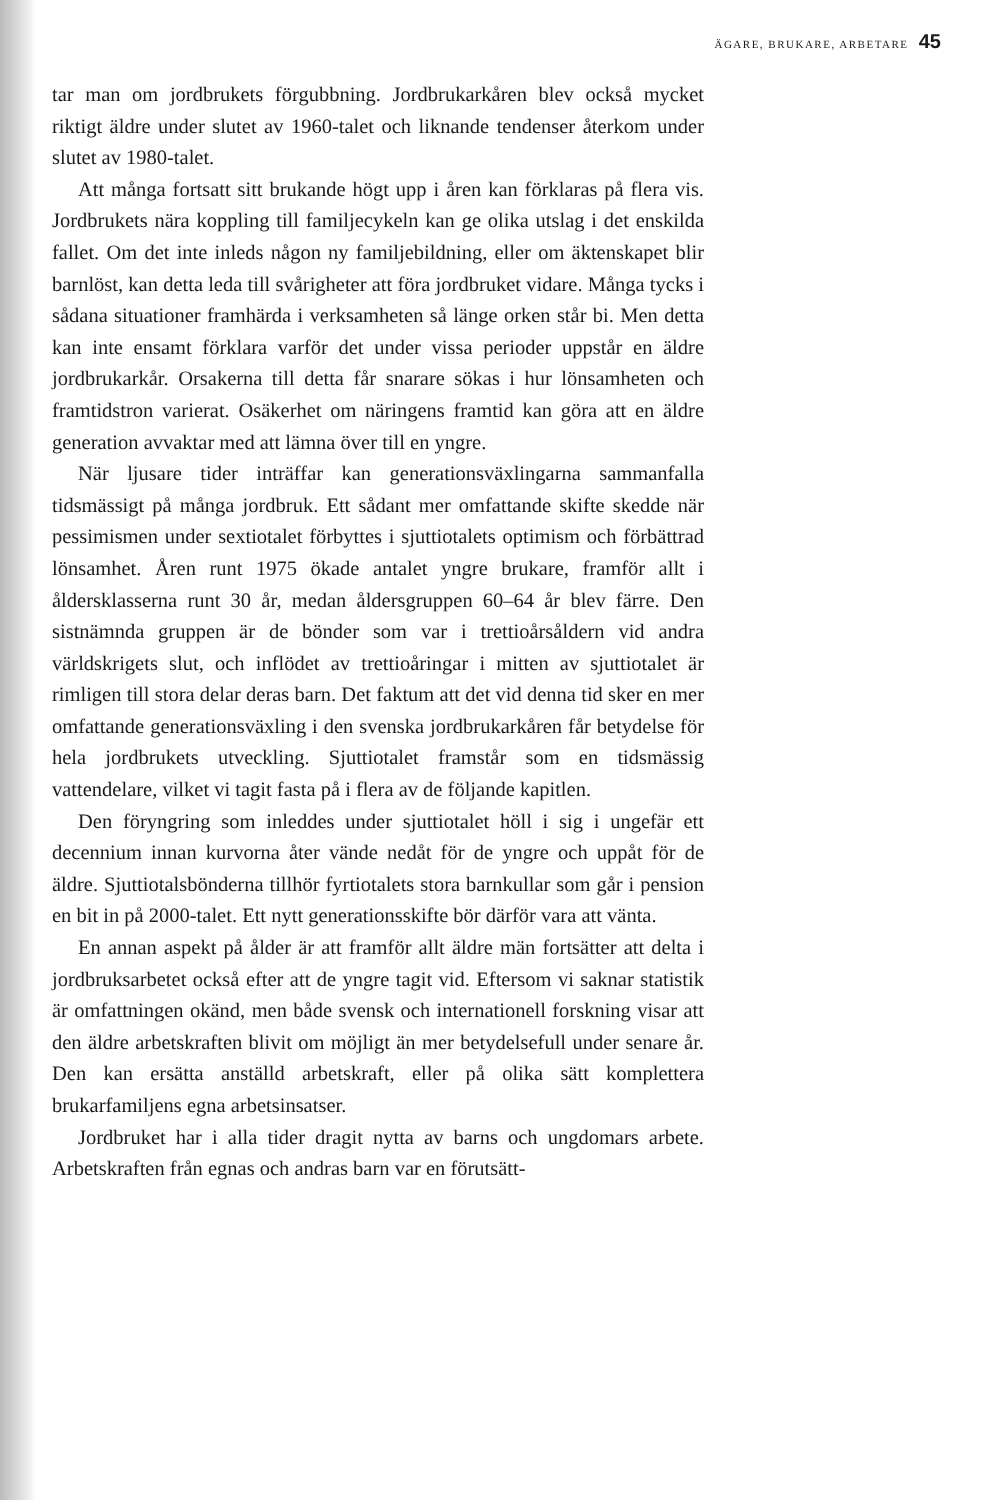ÄGARE, BRUKARE, ARBETARE 45
tar man om jordbrukets förgubbning. Jordbrukarkåren blev också mycket riktigt äldre under slutet av 1960-talet och liknande tendenser återkom under slutet av 1980-talet.
Att många fortsatt sitt brukande högt upp i åren kan förklaras på flera vis. Jordbrukets nära koppling till familjecykeln kan ge olika utslag i det enskilda fallet. Om det inte inleds någon ny familjebildning, eller om äktenskapet blir barnlöst, kan detta leda till svårigheter att föra jordbruket vidare. Många tycks i sådana situationer framhärda i verksamheten så länge orken står bi. Men detta kan inte ensamt förklara varför det under vissa perioder uppstår en äldre jordbrukarkår. Orsakerna till detta får snarare sökas i hur lönsamheten och framtidstron varierat. Osäkerhet om näringens framtid kan göra att en äldre generation avvaktar med att lämna över till en yngre.
När ljusare tider inträffar kan generationsväxlingarna sammanfalla tidsmässigt på många jordbruk. Ett sådant mer omfattande skifte skedde när pessimismen under sextiotalet förbyttes i sjuttiotalets optimism och förbättrad lönsamhet. Åren runt 1975 ökade antalet yngre brukare, framför allt i åldersklasserna runt 30 år, medan åldersgruppen 60–64 år blev färre. Den sistnämnda gruppen är de bönder som var i trettioårsåldern vid andra världskrigets slut, och inflödet av trettioåringar i mitten av sjuttiotalet är rimligen till stora delar deras barn. Det faktum att det vid denna tid sker en mer omfattande generationsväxling i den svenska jordbrukarkåren får betydelse för hela jordbrukets utveckling. Sjuttiotalet framstår som en tidsmässig vattendelare, vilket vi tagit fasta på i flera av de följande kapitlen.
Den föryngring som inleddes under sjuttiotalet höll i sig i ungefär ett decennium innan kurvorna åter vände nedåt för de yngre och uppåt för de äldre. Sjuttiotalsbönderna tillhör fyrtiotalets stora barnkullar som går i pension en bit in på 2000-talet. Ett nytt generationsskifte bör därför vara att vänta.
En annan aspekt på ålder är att framför allt äldre män fortsätter att delta i jordbruksarbetet också efter att de yngre tagit vid. Eftersom vi saknar statistik är omfattningen okänd, men både svensk och internationell forskning visar att den äldre arbetskraften blivit om möjligt än mer betydelsefull under senare år. Den kan ersätta anställd arbetskraft, eller på olika sätt komplettera brukarfamiljens egna arbetsinsatser.
Jordbruket har i alla tider dragit nytta av barns och ungdomars arbete. Arbetskraften från egnas och andras barn var en förutsätt-